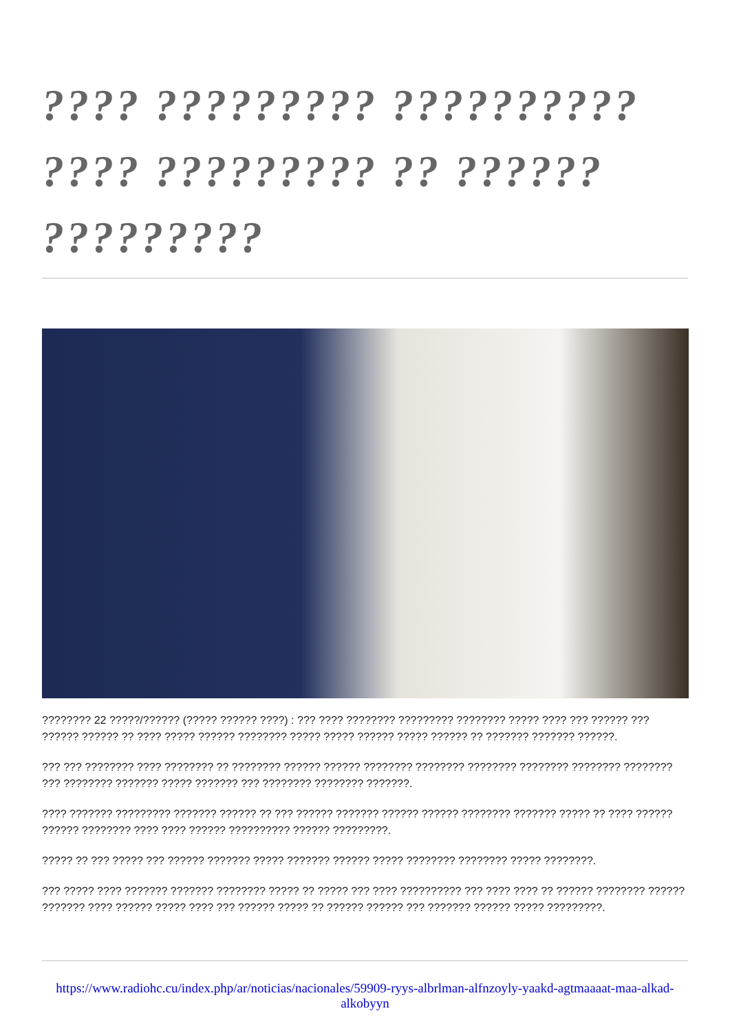???? ????????? ?????????? ???? ????????? ?? ?????? ?????????
???????? 22 ?????/?????? (????? ?????? ????) : ??? ???? ???????? ????????? ???????? ????? ???? ??? ?????? ??? ?????? ?????? ?? ???? ????? ?????? ???????? ????? ????? ?????? ????? ?????? ?? ??????? ??????? ??????.
??? ??? ???????? ???? ???????? ?? ???????? ?????? ?????? ???????? ???????? ???????? ???????? ???????? ???????? ??? ???????? ??????? ????? ??????? ??? ???????? ???????? ???????.
???? ??????? ????????? ??????? ?????? ?? ??? ?????? ??????? ?????? ?????? ???????? ??????? ????? ?? ???? ?????? ?????? ???????? ???? ???? ?????? ?????????? ?????? ?????????.
????? ?? ??? ????? ??? ?????? ??????? ????? ??????? ?????? ????? ???????? ???????? ????? ????????.
??? ????? ???? ??????? ??????? ???????? ????? ?? ????? ??? ???? ?????????? ??? ???? ???? ?? ?????? ???????? ?????? ??????? ???? ?????? ????? ???? ??? ?????? ????? ?? ?????? ?????? ??? ??????? ?????? ????? ?????????.
https://www.radiohc.cu/index.php/ar/noticias/nacionales/59909-ryys-albrlman-alfnzoyly-yaakd-agtmaaaat-maa-alkad-alkobyyn